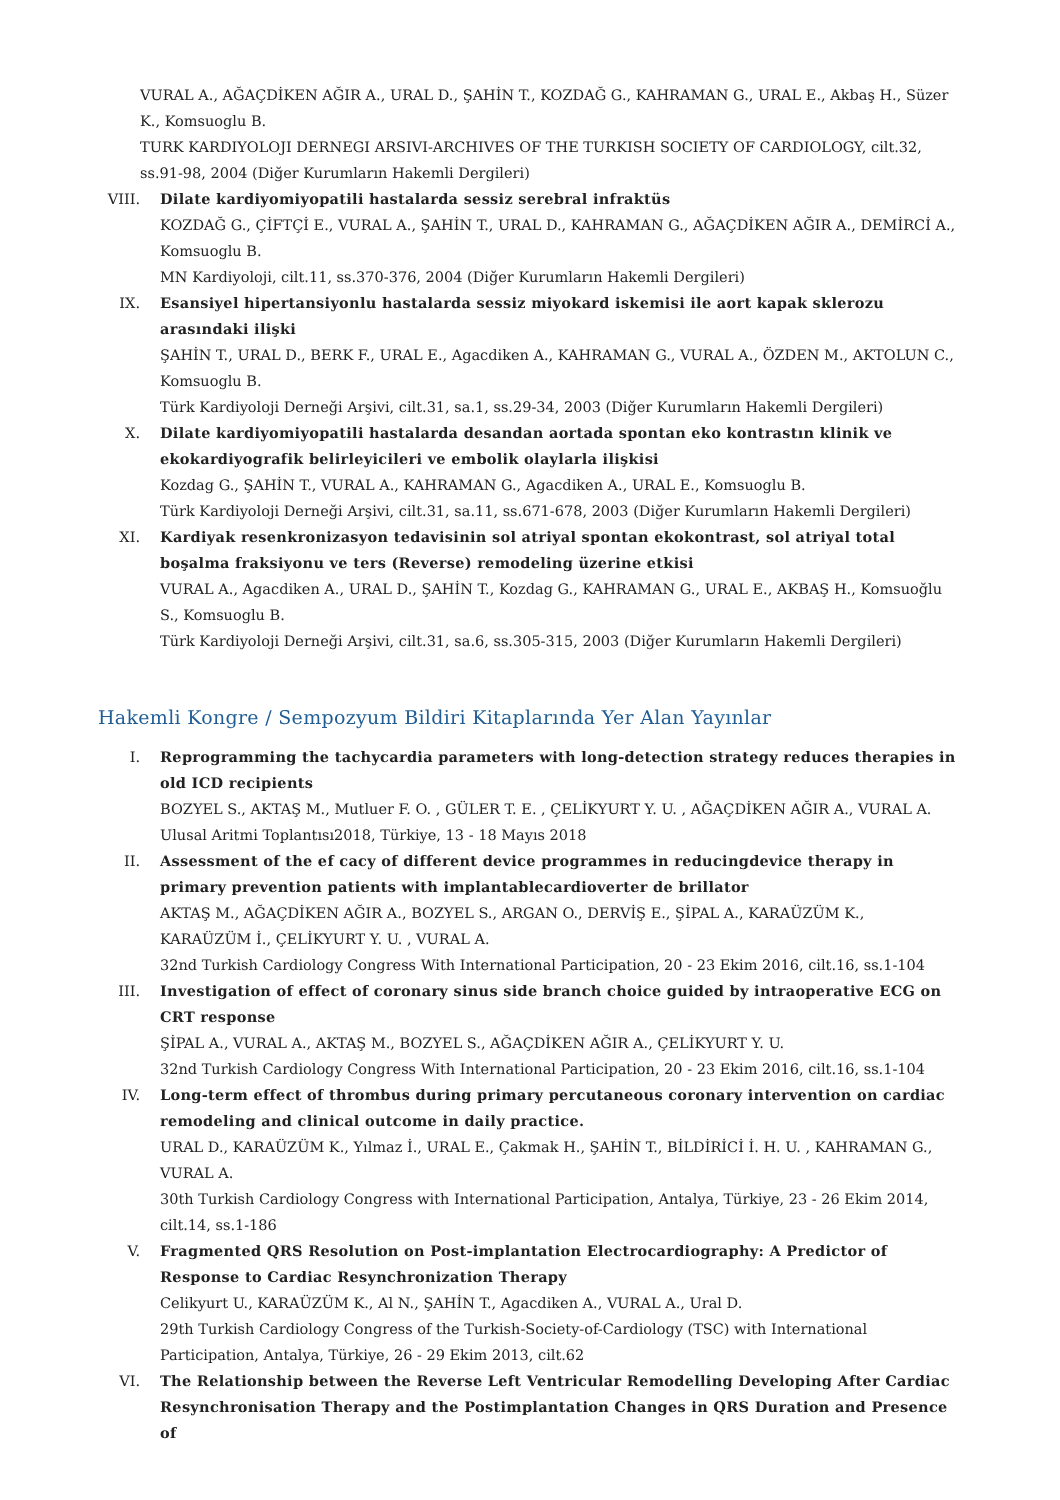VURAL A., AĞAÇDİKEN AĞIR A., URAL D., ŞAHİN T., KOZDAĞ G., KAHRAMAN G., URAL E., Akbaş H., Süzer K., Komsuoglu B.
TURK KARDIYOLOJI DERNEGI ARSIVI-ARCHIVES OF THE TURKISH SOCIETY OF CARDIOLOGY, cilt.32, ss.91-98, 2004 (Diğer Kurumların Hakemli Dergileri)
VIII. Dilate kardiyomiyopatili hastalarda sessiz serebral infraktüs
KOZDAĞ G., ÇİFTÇİ E., VURAL A., ŞAHİN T., URAL D., KAHRAMAN G., AĞAÇDİKEN AĞIR A., DEMİRCİ A., Komsuoglu B.
MN Kardiyoloji, cilt.11, ss.370-376, 2004 (Diğer Kurumların Hakemli Dergileri)
IX. Esansiyel hipertansiyonlu hastalarda sessiz miyokard iskemisi ile aort kapak sklerozu arasındaki ilişki
ŞAHİN T., URAL D., BERK F., URAL E., Agacdiken A., KAHRAMAN G., VURAL A., ÖZDEN M., AKTOLUN C., Komsuoglu B.
Türk Kardiyoloji Derneği Arşivi, cilt.31, sa.1, ss.29-34, 2003 (Diğer Kurumların Hakemli Dergileri)
X. Dilate kardiyomiyopatili hastalarda desandan aortada spontan eko kontrastın klinik ve ekokardiyografik belirleyicileri ve embolik olaylarla ilişkisi
Kozdag G., ŞAHİN T., VURAL A., KAHRAMAN G., Agacdiken A., URAL E., Komsuoglu B.
Türk Kardiyoloji Derneği Arşivi, cilt.31, sa.11, ss.671-678, 2003 (Diğer Kurumların Hakemli Dergileri)
XI. Kardiyak resenkronizasyon tedavisinin sol atriyal spontan ekokontrast, sol atriyal total boşalma fraksiyonu ve ters (Reverse) remodeling üzerine etkisi
VURAL A., Agacdiken A., URAL D., ŞAHİN T., Kozdag G., KAHRAMAN G., URAL E., AKBAŞ H., Komsuoğlu S., Komsuoglu B.
Türk Kardiyoloji Derneği Arşivi, cilt.31, sa.6, ss.305-315, 2003 (Diğer Kurumların Hakemli Dergileri)
Hakemli Kongre / Sempozyum Bildiri Kitaplarında Yer Alan Yayınlar
I. Reprogramming the tachycardia parameters with long-detection strategy reduces therapies in old ICD recipients
BOZYEL S., AKTAŞ M., Mutluer F. O. , GÜLER T. E. , ÇELİKYURT Y. U. , AĞAÇDİKEN AĞIR A., VURAL A.
Ulusal Aritmi Toplantısı2018, Türkiye, 13 - 18 Mayıs 2018
II. Assessment of the ef cacy of different device programmes in reducingdevice therapy in primary prevention patients with implantablecardioverter de brillator
AKTAŞ M., AĞAÇDİKEN AĞIR A., BOZYEL S., ARGAN O., DERVİŞ E., ŞİPAL A., KARAÜZÜM K., KARAÜZÜM İ., ÇELİKYURT Y. U. , VURAL A.
32nd Turkish Cardiology Congress With International Participation, 20 - 23 Ekim 2016, cilt.16, ss.1-104
III. Investigation of effect of coronary sinus side branch choice guided by intraoperative ECG on CRT response
ŞİPAL A., VURAL A., AKTAŞ M., BOZYEL S., AĞAÇDİKEN AĞIR A., ÇELİKYURT Y. U.
32nd Turkish Cardiology Congress With International Participation, 20 - 23 Ekim 2016, cilt.16, ss.1-104
IV. Long-term effect of thrombus during primary percutaneous coronary intervention on cardiac remodeling and clinical outcome in daily practice.
URAL D., KARAÜZÜM K., Yılmaz İ., URAL E., Çakmak H., ŞAHİN T., BİLDİRİCİ İ. H. U. , KAHRAMAN G., VURAL A.
30th Turkish Cardiology Congress with International Participation, Antalya, Türkiye, 23 - 26 Ekim 2014, cilt.14, ss.1-186
V. Fragmented QRS Resolution on Post-implantation Electrocardiography: A Predictor of Response to Cardiac Resynchronization Therapy
Celikyurt U., KARAÜZÜM K., Al N., ŞAHİN T., Agacdiken A., VURAL A., Ural D.
29th Turkish Cardiology Congress of the Turkish-Society-of-Cardiology (TSC) with International Participation, Antalya, Türkiye, 26 - 29 Ekim 2013, cilt.62
VI. The Relationship between the Reverse Left Ventricular Remodelling Developing After Cardiac Resynchronisation Therapy and the Postimplantation Changes in QRS Duration and Presence of